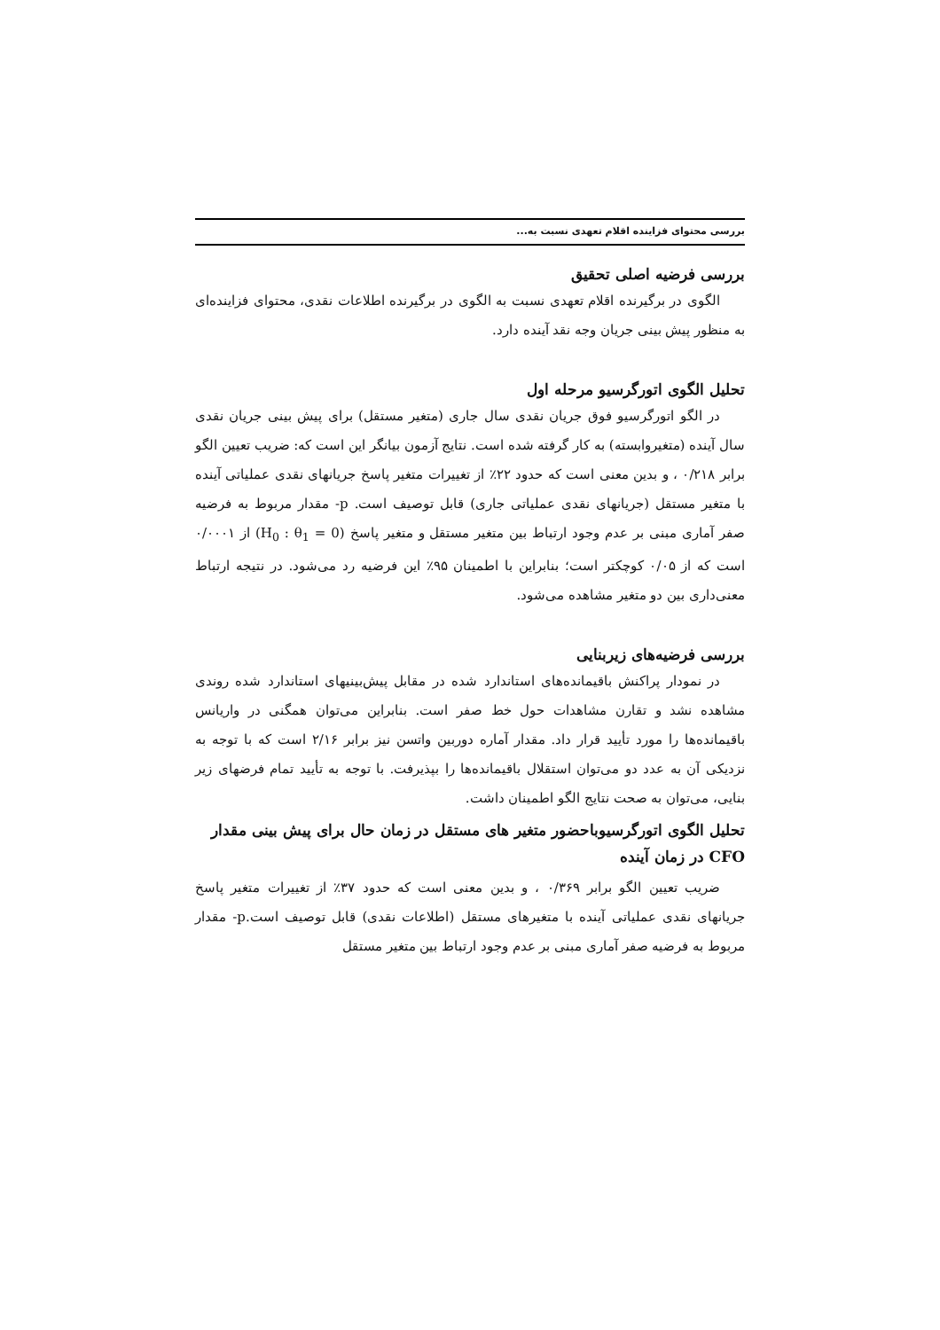بررسی محتوای فزاینده اقلام تعهدی نسبت به...
بررسی فرضیه اصلی تحقیق
الگوی در برگیرنده اقلام تعهدی نسبت به الگوی در برگیرنده اطلاعات نقدی، محتوای فزاینده‌ای به منظور پیش بینی جریان وجه نقد آینده دارد.
تحلیل الگوی اتورگرسیو مرحله اول
در الگو اتورگرسیو فوق جریان نقدی سال جاری (متغیر مستقل) برای پیش بینی جریان نقدی سال آینده (متغیروابسته) به کار گرفته شده است. نتایج آزمون بیانگر این است که: ضریب تعیین الگو برابر ۰/۲۱۸ ، و بدین معنی است که حدود ۲۲٪ از تغییرات متغیر پاسخ جریانهای نقدی عملیاتی آینده با متغیر مستقل (جریانهای نقدی عملیاتی جاری) قابل توصیف است. p- مقدار مربوط به فرضیه صفر آماری مبنی بر عدم وجود ارتباط بین متغیر مستقل و متغیر پاسخ (H<sub>0</sub> : θ<sub>1</sub> = 0) از ۰/۰۰۰۱ است که از ۰/۰۵ کوچکتر است؛ بنابراین با اطمینان ۹۵٪ این فرضیه رد می‌شود. در نتیجه ارتباط معنی‌داری بین دو متغیر مشاهده می‌شود.
بررسی فرضیه‌های زیربنایی
در نمودار پراکنش باقیمانده‌های استاندارد شده در مقابل پیش‌بینیهای استاندارد شده روندی مشاهده نشد و تقارن مشاهدات حول خط صفر است. بنابراین می‌توان همگنی در واریانس باقیمانده‌ها را مورد تأیید قرار داد. مقدار آماره دوربین واتسن نیز برابر ۲/۱۶ است که با توجه به نزدیکی آن به عدد دو می‌توان استقلال باقیمانده‌ها را بپذیرفت. با توجه به تأیید تمام فرضهای زیر بنایی، می‌توان به صحت نتایج الگو اطمینان داشت.
تحلیل الگوی اتورگرسیوباحضور متغیر های مستقل در زمان حال برای پیش بینی مقدار CFO در زمان آینده
ضریب تعیین الگو برابر ۰/۳۶۹ ، و بدین معنی است که حدود ۳۷٪ از تغییرات متغیر پاسخ جریانهای نقدی عملیاتی آینده با متغیرهای مستقل (اطلاعات نقدی) قابل توصیف است.p- مقدار مربوط به فرضیه صفر آماری مبنی بر عدم وجود ارتباط بین متغیر مستقل